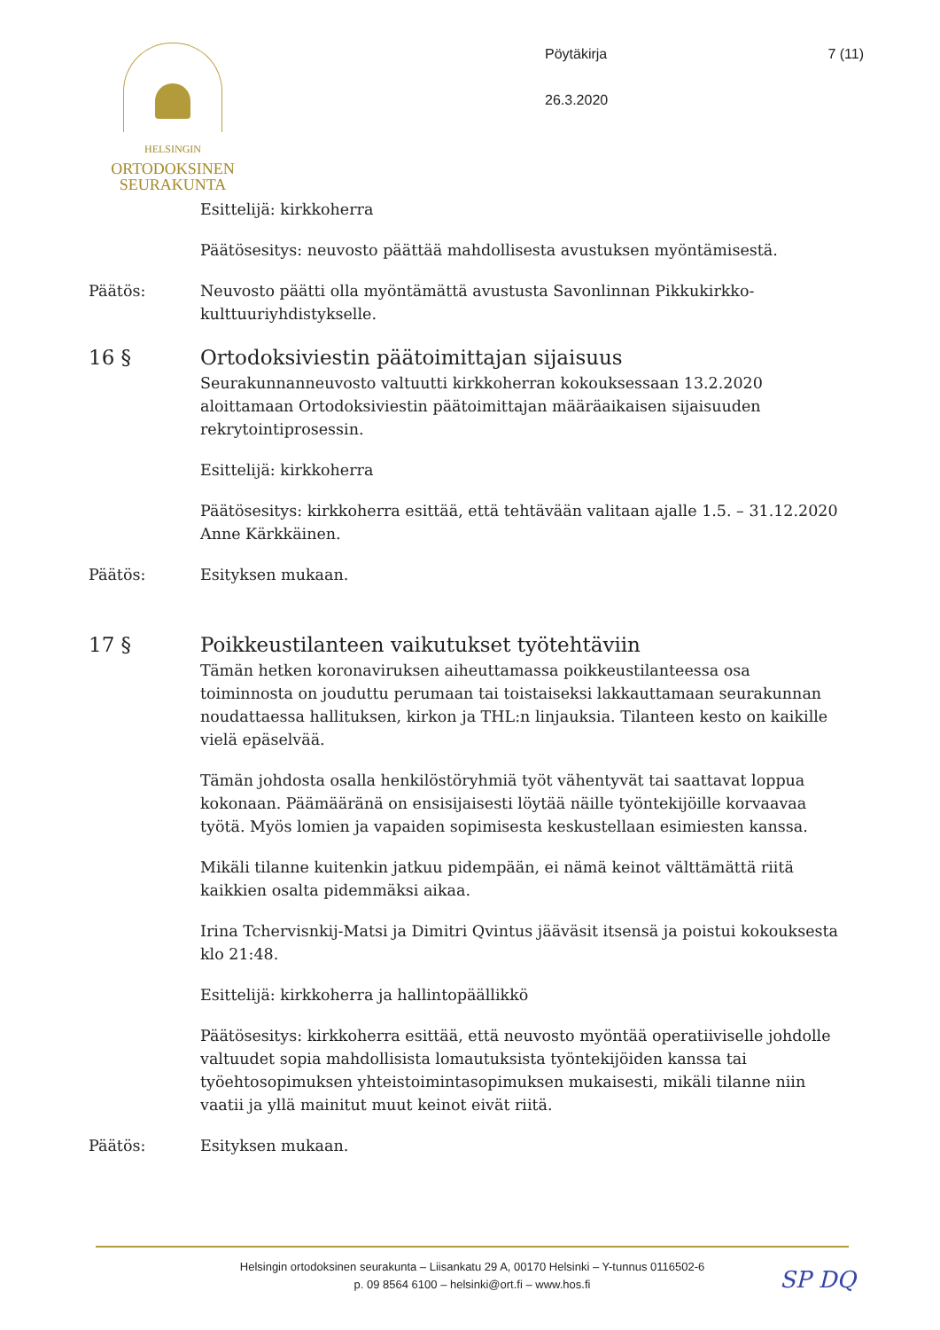HELSINGIN
ORTODOKSINEN
SEURAKUNTA
Pöytäkirja
26.3.2020
7 (11)
Esittelijä: kirkkoherra
Päätösesitys: neuvosto päättää mahdollisesta avustuksen myöntämisestä.
Päätös: Neuvosto päätti olla myöntämättä avustusta Savonlinnan Pikkukirkko-kulttuuriyhdistykselle.
16 § Ortodoksiviestin päätoimittajan sijaisuus
Seurakunnanneuvosto valtuutti kirkkoherran kokouksessaan 13.2.2020 aloittamaan Ortodoksiviestin päätoimittajan määräaikaisen sijaisuuden rekrytointiprosessin.
Esittelijä: kirkkoherra
Päätösesitys: kirkkoherra esittää, että tehtävään valitaan ajalle 1.5. – 31.12.2020 Anne Kärkkäinen.
Päätös: Esityksen mukaan.
17 § Poikkeustilanteen vaikutukset työtehtäviin
Tämän hetken koronaviruksen aiheuttamassa poikkeustilanteessa osa toiminnosta on jouduttu perumaan tai toistaiseksi lakkauttamaan seurakunnan noudattaessa hallituksen, kirkon ja THL:n linjauksia. Tilanteen kesto on kaikille vielä epäselvää.
Tämän johdosta osalla henkilöstöryhmiä työt vähentyvät tai saattavat loppua kokonaan. Päämääränä on ensisijaisesti löytää näille työntekijöille korvaavaa työtä. Myös lomien ja vapaiden sopimisesta keskustellaan esimiesten kanssa.
Mikäli tilanne kuitenkin jatkuu pidempään, ei nämä keinot välttämättä riitä kaikkien osalta pidemmäksi aikaa.
Irina Tchervisnkij-Matsi ja Dimitri Qvintus jääväsit itsensä ja poistui kokouksesta klo 21:48.
Esittelijä: kirkkoherra ja hallintopäällikkö
Päätösesitys: kirkkoherra esittää, että neuvosto myöntää operatiiviselle johdolle valtuudet sopia mahdollisista lomautuksista työntekijöiden kanssa tai työehtosopimuksen yhteistoimintasopimuksen mukaisesti, mikäli tilanne niin vaatii ja yllä mainitut muut keinot eivät riitä.
Päätös: Esityksen mukaan.
Helsingin ortodoksinen seurakunta – Liisankatu 29 A, 00170 Helsinki – Y-tunnus 0116502-6
p. 09 8564 6100 – helsinki@ort.fi – www.hos.fi
SP DQ